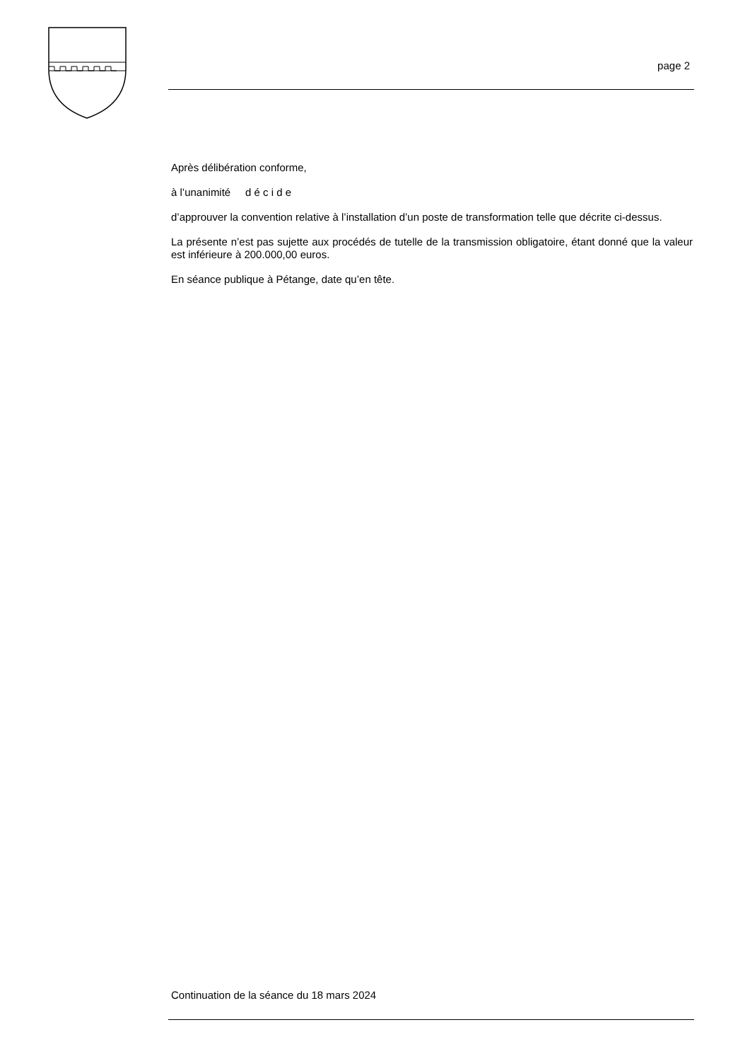page 2
Après délibération conforme,
à l’unanimité d é c i d e
d’approuver la convention relative à l’installation d’un poste de transformation telle que décrite ci-dessus.
La présente n’est pas sujette aux procédés de tutelle de la transmission obligatoire, étant donné que la valeur est inférieure à 200.000,00 euros.
En séance publique à Pétange, date qu’en tête.
Continuation de la séance du 18 mars 2024